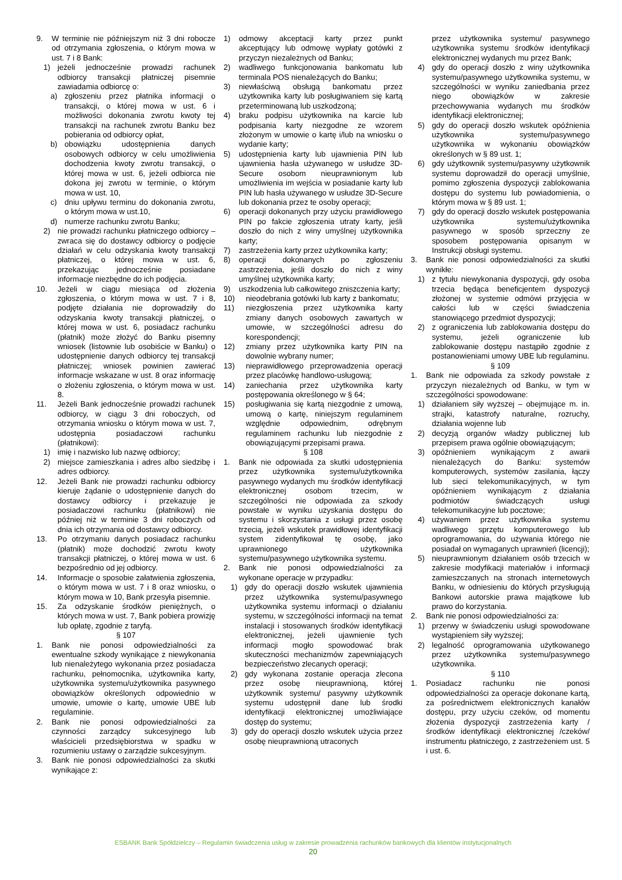9. W terminie nie późniejszym niż 3 dni robocze od otrzymania zgłoszenia, o którym mowa w ust. 7 i 8 Bank:
1) jeżeli jednocześnie prowadzi rachunek odbiorcy transakcji płatniczej pisemnie zawiadamia odbiorcę o:
a) zgłoszeniu przez płatnika informacji o transakcji, o której mowa w ust. 6 i możliwości dokonania zwrotu kwoty tej transakcji na rachunek zwrotu Banku bez pobierania od odbiorcy opłat,
b) obowiązku udostępnienia danych osobowych odbiorcy w celu umożliwienia dochodzenia kwoty zwrotu transakcji, o której mowa w ust. 6, jeżeli odbiorca nie dokona jej zwrotu w terminie, o którym mowa w ust. 10,
c) dniu upływu terminu do dokonania zwrotu, o którym mowa w ust.10,
d) numerze rachunku zwrotu Banku;
2) nie prowadzi rachunku płatniczego odbiorcy – zwraca się do dostawcy odbiorcy o podjęcie działań w celu odzyskania kwoty transakcji płatniczej, o której mowa w ust. 6, przekazując jednocześnie posiadane informacje niezbędne do ich podjęcia.
10. Jeżeli w ciągu miesiąca od złożenia zgłoszenia, o którym mowa w ust. 7 i 8, podjęte działania nie doprowadziły do odzyskania kwoty transakcji płatniczej, o której mowa w ust. 6, posiadacz rachunku (płatnik) może złożyć do Banku pisemny wniosek (listownie lub osobiście w Banku) o udostępnienie danych odbiorcy tej transakcji płatniczej; wniosek powinien zawierać informacje wskazane w ust. 8 oraz informację o złożeniu zgłoszenia, o którym mowa w ust. 8.
11. Jeżeli Bank jednocześnie prowadzi rachunek odbiorcy, w ciągu 3 dni roboczych, od otrzymania wniosku o którym mowa w ust. 7, udostępnia posiadaczowi rachunku (płatnikowi):
1) imię i nazwisko lub nazwę odbiorcy;
2) miejsce zamieszkania i adres albo siedzibę i adres odbiorcy.
12. Jeżeli Bank nie prowadzi rachunku odbiorcy kieruje żądanie o udostępnienie danych do dostawcy odbiorcy i przekazuje je posiadaczowi rachunku (płatnikowi) nie później niż w terminie 3 dni roboczych od dnia ich otrzymania od dostawcy odbiorcy.
13. Po otrzymaniu danych posiadacz rachunku (płatnik) może dochodzić zwrotu kwoty transakcji płatniczej, o której mowa w ust. 6 bezpośrednio od jej odbiorcy.
14. Informacje o sposobie załatwienia zgłoszenia, o którym mowa w ust. 7 i 8 oraz wniosku, o którym mowa w 10, Bank przesyła pisemnie.
15. Za odzyskanie środków pieniężnych, o których mowa w ust. 7, Bank pobiera prowizję lub opłatę, zgodnie z taryfą.
§ 107
1. Bank nie ponosi odpowiedzialności za ewentualne szkody wynikające z niewykonania lub nienależytego wykonania przez posiadacza rachunku, pełnomocnika, użytkownika karty, użytkownika systemu/użytkownika pasywnego obowiązków określonych odpowiednio w umowie, umowie o kartę, umowie UBE lub regulaminie.
2. Bank nie ponosi odpowiedzialności za czynności zarządcy sukcesyjnego lub właścicieli przedsiębiorstwa w spadku w rozumieniu ustawy o zarządzie sukcesyjnym.
3. Bank nie ponosi odpowiedzialności za skutki wynikające z:
1) odmowy akceptacji karty przez punkt akceptujący lub odmowę wypłaty gotówki z przyczyn niezależnych od Banku;
2) wadliwego funkcjonowania bankomatu lub terminala POS nienależących do Banku;
3) niewłaściwą obsługą bankomatu przez użytkownika karty lub posługiwaniem się kartą przeterminowaną lub uszkodzoną;
4) braku podpisu użytkownika na karcie lub podpisania karty niezgodne ze wzorem złożonym w umowie o kartę i/lub na wniosku o wydanie karty;
5) udostępnienia karty lub ujawnienia PIN lub ujawnienia hasła używanego w usłudze 3D-Secure osobom nieuprawnionym lub umożliwienia im wejścia w posiadanie karty lub PIN lub hasła używanego w usłudze 3D-Secure lub dokonania przez te osoby operacji;
6) operacji dokonanych przy użyciu prawidłowego PIN po fakcie zgłoszenia utraty karty, jeśli doszło do nich z winy umyślnej użytkownika karty;
7) zastrzeżenia karty przez użytkownika karty;
8) operacji dokonanych po zgłoszeniu zastrzeżenia, jeśli doszło do nich z winy umyślnej użytkownika karty;
9) uszkodzenia lub całkowitego zniszczenia karty;
10) nieodebrania gotówki lub karty z bankomatu;
11) niezgłoszenia przez użytkownika karty zmiany danych osobowych zawartych w umowie, w szczególności adresu do korespondencji;
12) zmiany przez użytkownika karty PIN na dowolnie wybrany numer;
13) nieprawidłowego przeprowadzenia operacji przez placówkę handlowo-usługową;
14) zaniechania przez użytkownika karty postępowania określonego w § 64;
15) posługiwania się kartą niezgodnie z umową, umową o kartę, niniejszym regulaminem względnie odpowiednim, odrębnym regulaminem rachunku lub niezgodnie z obowiązującymi przepisami prawa.
§ 108
1. Bank nie odpowiada za skutki udostępnienia przez użytkownika systemu/użytkownika pasywnego wydanych mu środków identyfikacji elektronicznej osobom trzecim, w szczególności nie odpowiada za szkody powstałe w wyniku uzyskania dostępu do systemu i skorzystania z usługi przez osobę trzecią, jeżeli wskutek prawidłowej identyfikacji system zidentyfikował tę osobę, jako uprawnionego użytkownika systemu/pasywnego użytkownika systemu.
2. Bank nie ponosi odpowiedzialności za wykonane operacje w przypadku:
1) gdy do operacji doszło wskutek ujawnienia przez użytkownika systemu/pasywnego użytkownika systemu informacji o działaniu systemu, w szczególności informacji na temat instalacji i stosowanych środków identyfikacji elektronicznej, jeżeli ujawnienie tych informacji mogło spowodować brak skuteczności mechanizmów zapewniających bezpieczeństwo zlecanych operacji;
2) gdy wykonana zostanie operacja zlecona przez osobę nieuprawnioną, której użytkownik systemu/ pasywny użytkownik systemu udostępnił dane lub środki identyfikacji elektronicznej umożliwiające dostęp do systemu;
3) gdy do operacji doszło wskutek użycia przez osobę nieuprawnioną utraconych
przez użytkownika systemu/ pasywnego użytkownika systemu środków identyfikacji elektronicznej wydanych mu przez Bank;
4) gdy do operacji doszło z winy użytkownika systemu/pasywnego użytkownika systemu, w szczególności w wyniku zaniedbania przez niego obowiązków w zakresie przechowywania wydanych mu środków identyfikacji elektronicznej;
5) gdy do operacji doszło wskutek opóźnienia użytkownika systemu/pasywnego użytkownika w wykonaniu obowiązków określonych w § 89 ust. 1;
6) gdy użytkownik systemu/pasywny użytkownik systemu doprowadził do operacji umyślnie, pomimo zgłoszenia dyspozycji zablokowania dostępu do systemu lub powiadomienia, o którym mowa w § 89 ust. 1;
7) gdy do operacji doszło wskutek postępowania użytkownika systemu/użytkownika pasywnego w sposób sprzeczny ze sposobem postępowania opisanym w Instrukcji obsługi systemu.
3. Bank nie ponosi odpowiedzialności za skutki wynikłe:
1) z tytułu niewykonania dyspozycji, gdy osoba trzecia będąca beneficjentem dyspozycji złożonej w systemie odmówi przyjęcia w całości lub w części świadczenia stanowiącego przedmiot dyspozycji;
2) z ograniczenia lub zablokowania dostępu do systemu, jeżeli ograniczenie lub zablokowanie dostępu nastąpiło zgodnie z postanowieniami umowy UBE lub regulaminu.
§ 109
1. Bank nie odpowiada za szkody powstałe z przyczyn niezależnych od Banku, w tym w szczególności spowodowane:
1) działaniem siły wyższej – obejmujące m. in. strajki, katastrofy naturalne, rozruchy, działania wojenne lub
2) decyzją organów władzy publicznej lub przepisem prawa ogólnie obowiązującym;
3) opóźnieniem wynikającym z awarii nienależących do Banku: systemów komputerowych, systemów zasilania, łączy lub sieci telekomunikacyjnych, w tym opóźnieniem wynikającym z działania podmiotów świadczących usługi telekomunikacyjne lub pocztowe;
4) używaniem przez użytkownika systemu wadliwego sprzętu komputerowego lub oprogramowania, do używania którego nie posiadał on wymaganych uprawnień (licencji);
5) nieuprawnionym działaniem osób trzecich w zakresie modyfikacji materiałów i informacji zamieszczanych na stronach internetowych Banku, w odniesieniu do których przysługują Bankowi autorskie prawa majątkowe lub prawo do korzystania.
2. Bank nie ponosi odpowiedzialności za:
1) przerwy w świadczeniu usługi spowodowane wystąpieniem siły wyższej;
2) legalność oprogramowania użytkowanego przez użytkownika systemu/pasywnego użytkownika.
§ 110
1. Posiadacz rachunku nie ponosi odpowiedzialności za operacje dokonane kartą, za pośrednictwem elektronicznych kanałów dostępu, przy użyciu czeków, od momentu złożenia dyspozycji zastrzeżenia karty /środków identyfikacji elektronicznej /czeków/ instrumentu płatniczego, z zastrzeżeniem ust. 5 i ust. 6.
ESBANK Bank Spółdzielczy – Regulamin świadczenia usług w zakresie prowadzenia rachunków bankowych dla klientów instytucjonalnych
20